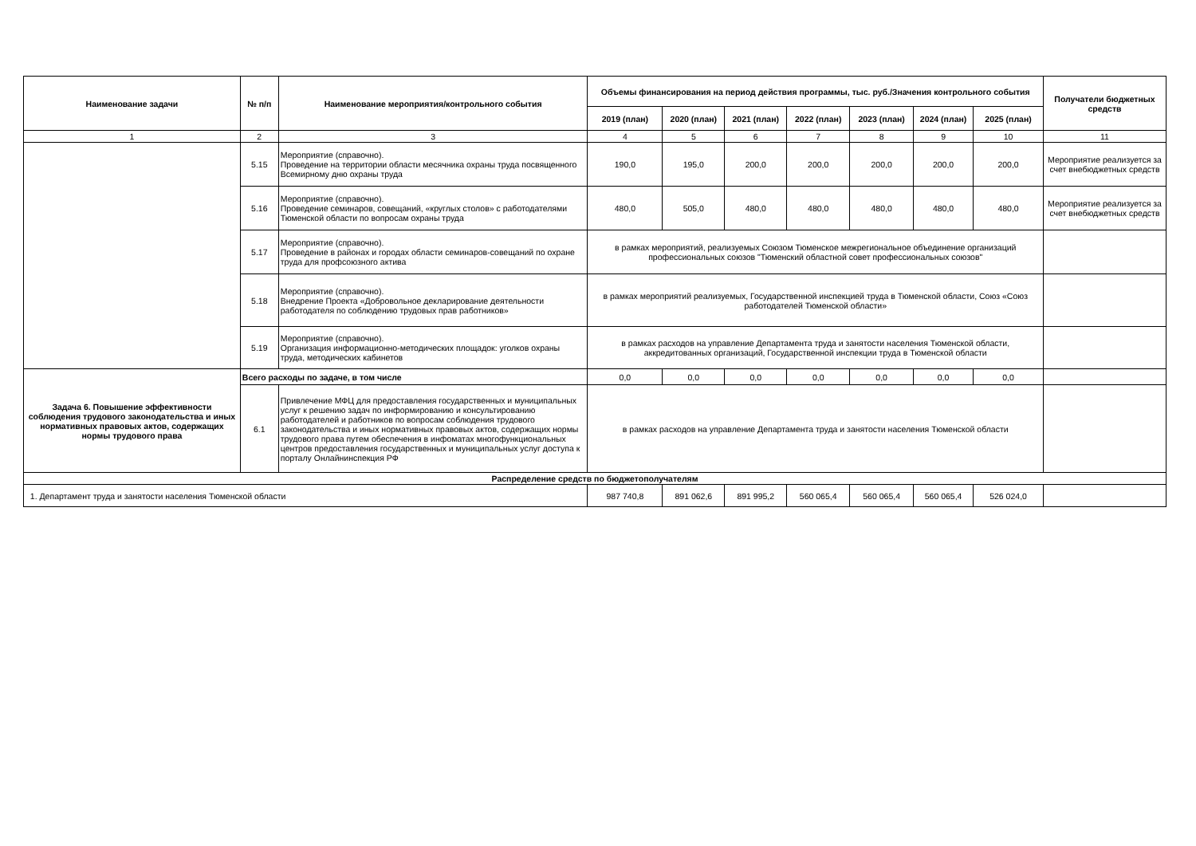| Наименование задачи | № п/п | Наименование мероприятия/контрольного события | Объемы финансирования на период действия программы, тыс. руб./Значения контрольного события | | | | | | | Получатели бюджетных средств |
| --- | --- | --- | --- | --- | --- | --- | --- | --- | --- | --- |
| | | | 2019 (план) | 2020 (план) | 2021 (план) | 2022 (план) | 2023 (план) | 2024 (план) | 2025 (план) | |
| 1 | 2 | 3 | 4 | 5 | 6 | 7 | 8 | 9 | 10 | 11 |
| | 5.15 | Мероприятие (справочно). Проведение на территории области месячника охраны труда посвященного Всемирному дню охраны труда | 190,0 | 195,0 | 200,0 | 200,0 | 200,0 | 200,0 | 200,0 | Мероприятие реализуется за счет внебюджетных средств |
| | 5.16 | Мероприятие (справочно). Проведение семинаров, совещаний, «круглых столов» с работодателями Тюменской области по вопросам охраны труда | 480,0 | 505,0 | 480,0 | 480,0 | 480,0 | 480,0 | 480,0 | Мероприятие реализуется за счет внебюджетных средств |
| | 5.17 | Мероприятие (справочно). Проведение в районах и городах области семинаров-совещаний по охране труда для профсоюзного актива | в рамках мероприятий, реализуемых Союзом Тюменское межрегиональное объединение организаций профессиональных союзов "Тюменский областной совет профессиональных союзов" | | | | | | | |
| | 5.18 | Мероприятие (справочно). Внедрение Проекта «Добровольное декларирование деятельности работодателя по соблюдению трудовых прав работников» | в рамках мероприятий реализуемых, Государственной инспекцией труда в Тюменской области, Союз «Союз работодателей Тюменской области» | | | | | | | |
| | 5.19 | Мероприятие (справочно). Организация информационно-методических площадок: уголков охраны труда, методических кабинетов | в рамках расходов на управление Департамента труда и занятости населения Тюменской области, аккредитованных организаций, Государственной инспекции труда в Тюменской области | | | | | | | |
| Задача 6. Повышение эффективности соблюдения трудового законодательства и иных нормативных правовых актов, содержащих нормы трудового права | Всего расходы по задаче, в том числе | | 0,0 | 0,0 | 0,0 | 0,0 | 0,0 | 0,0 | 0,0 | |
| | 6.1 | Привлечение МФЦ для предоставления государственных и муниципальных услуг к решению задач по информированию и консультированию работодателей и работников по вопросам соблюдения трудового законодательства и иных нормативных правовых актов, содержащих нормы трудового права путем обеспечения в инфоматах многофункциональных центров предоставления государственных и муниципальных услуг доступа к порталу Онлайнинспекция РФ | в рамках расходов на управление Департамента труда и занятости населения Тюменской области | | | | | | | |
| Распределение средств по бюджетополучателям | | | | | | | | | | |
| 1. Департамент труда и занятости населения Тюменской области | | | 987 740,8 | 891 062,6 | 891 995,2 | 560 065,4 | 560 065,4 | 560 065,4 | 526 024,0 | |